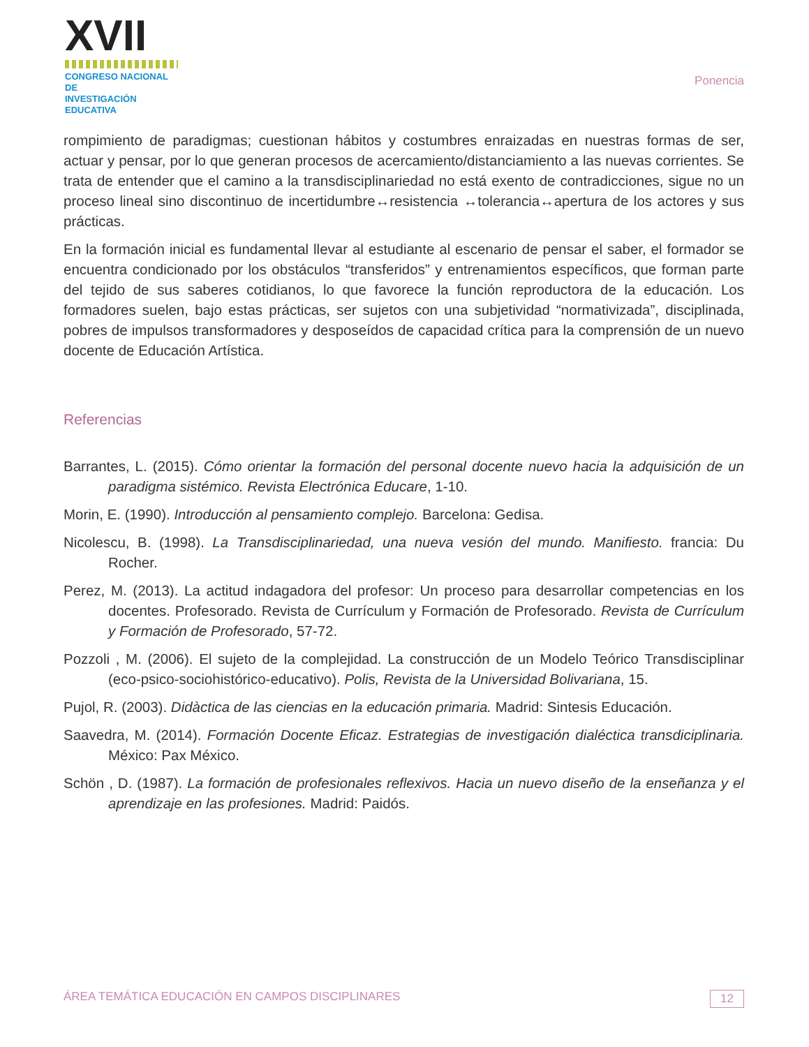XVII
CONGRESO NACIONAL DE
INVESTIGACIÓN EDUCATIVA
Ponencia
rompimiento de paradigmas; cuestionan hábitos y costumbres enraizadas en nuestras formas de ser, actuar y pensar, por lo que generan procesos de acercamiento/distanciamiento a las nuevas corrientes. Se trata de entender que el camino a la transdisciplinariedad no está exento de contradicciones, sigue no un proceso lineal sino discontinuo de incertidumbre↔resistencia ↔tolerancia↔apertura de los actores y sus prácticas.
En la formación inicial es fundamental llevar al estudiante al escenario de pensar el saber, el formador se encuentra condicionado por los obstáculos “transferidos” y entrenamientos específicos, que forman parte del tejido de sus saberes cotidianos, lo que favorece la función reproductora de la educación. Los formadores suelen, bajo estas prácticas, ser sujetos con una subjetividad “normativizada”, disciplinada, pobres de impulsos transformadores y desposeídos de capacidad crítica para la comprensión de un nuevo docente de Educación Artística.
Referencias
Barrantes, L. (2015). Cómo orientar la formación del personal docente nuevo hacia la adquisición de un paradigma sistémico. Revista Electrónica Educare, 1-10.
Morin, E. (1990). Introducción al pensamiento complejo. Barcelona: Gedisa.
Nicolescu, B. (1998). La Transdisciplinariedad, una nueva vesión del mundo. Manifiesto. francia: Du Rocher.
Perez, M. (2013). La actitud indagadora del profesor: Un proceso para desarrollar competencias en los docentes. Profesorado. Revista de Currículum y Formación de Profesorado. Revista de Currículum y Formación de Profesorado, 57-72.
Pozzoli , M. (2006). El sujeto de la complejidad. La construcción de un Modelo Teórico Transdisciplinar (eco-psico-sociohistórico-educativo). Polis, Revista de la Universidad Bolivariana, 15.
Pujol, R. (2003). Didàctica de las ciencias en la educación primaria. Madrid: Sintesis Educación.
Saavedra, M. (2014). Formación Docente Eficaz. Estrategias de investigación dialéctica transdiciplinaria. México: Pax México.
Schön , D. (1987). La formación de profesionales reflexivos. Hacia un nuevo diseño de la enseñanza y el aprendizaje en las profesiones. Madrid: Paidós.
ÁREA TEMÁTICA EDUCACIÓN EN CAMPOS DISCIPLINARES 12